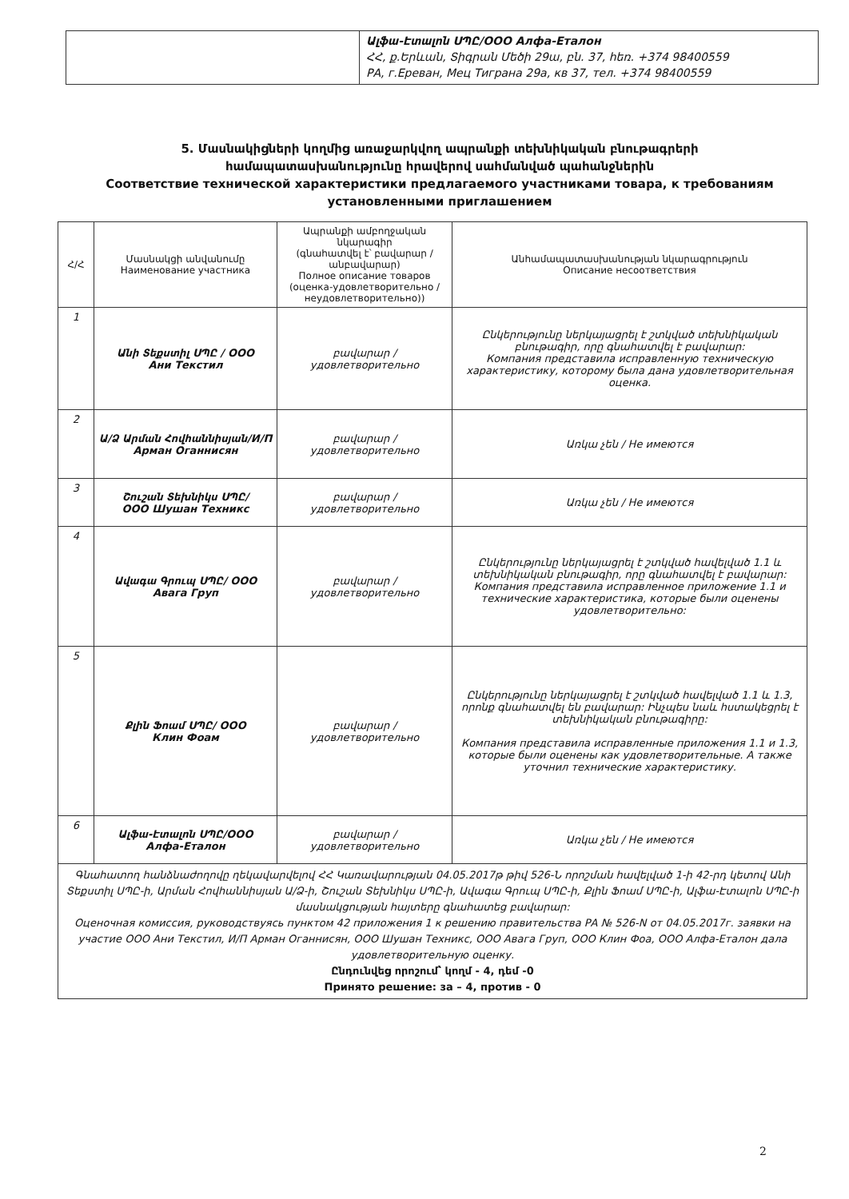Ալֆա-Էտալոն ՍՊԸ/ООО Алфа-Еталон
ՀՀ, ք.Երևան, Տիգրան Մեծի 29ա, բն. 37, հեռ. +374 98400559
РА, г.Ереван, Мец Тиграна 29а, кв 37, тел. +374 98400559
5. Մասնակիցների կողմից առաջարկվող ապրանքի տեխնիկական բնութագրերի համապատասխանությունը հրավերով սահմանված պահանջներին
Соответствие технической характеристики предлагаемого участниками товара, к требованиям установленными приглашением
| Հ/Հ | Մասնակցի անվանումը Наименование участника | Ապրանքի ամբողջական նկարագիր (գնահատվել է՝ բավարար / անբավարար) Полное описание товаров (оценка-удовлетворительно / неудовлетворительно)) | Անհամապատասխանության նկարագրություն Описание несоответствия |
| --- | --- | --- | --- |
| 1 | Անի Տեքստիլ ՍՊԸ / ООО Ани Текстил | բավարար / удовлетворительно | Ընկերությունը ներկայացրել է շտկված տեխնիկական բնութագիր, որը գնահատվել է բավարար: Компания представила исправленную техническую характеристику, которому была дана удовлетворительная оценка. |
| 2 | Ա/Ձ Արման Հովհաննիսյան/И/П Арман Оганнисян | բավարար / удовлетворительно | Առկա չեն / Не имеются |
| 3 | Շուշան Տեխնիկս ՍՊԸ/ ООО Шушан Техникс | բավարար / удовлетворительно | Առկա չեն / Не имеются |
| 4 | Ավագա Գրուպ ՍՊԸ/ ООО Авага Груп | բավարար / удовлетворительно | Ընկերությունը ներկայացրել է շտկված հավելված 1.1 և տեխնիկական բնութագիր, որը գնահատվել է բավարար: Компания представила исправленное приложение 1.1 и технические характеристика, которые были оценены удовлетворительно: |
| 5 | Քլին Ֆոամ ՍՊԸ/ ООО Клин Фоам | բավարար / удовлетворительно | Ընկերությունը ներկայացրել է շտկված հավելված 1.1 և 1.3, որոնք գնահատվել են բավարար: Ինչպես նաև հստակեցրել է տեխնիկական բնութագիրը: Компания представила исправленные приложения 1.1 и 1.3, которые были оценены как удовлетворительные. А также уточнил технические характеристику. |
| 6 | Ալֆա-Էտալոն ՍՊԸ/ООО Алфа-Еталон | բավարար / удовлетворительно | Առկա չեն / Не имеются |
| Գնահատող հանձնաժողովը ղեկավարվելով ՀՀ Կառավարության 04.05.2017թ թիվ 526-Ն որոշման հավելված 1-ի 42-րդ կետով Անի Տեքստիլ ՍՊԸ-ի, Արման Հովհաննիսյան Ա/Ձ-ի, Շուշան Տեխնիկս ՍՊԸ-ի, Ավագա Գրուպ ՍՊԸ-ի, Քլին Ֆոամ ՍՊԸ-ի, Ալֆա-Էտալոն ՍՊԸ-ի մասնակցության հայտերը գնահատեց բավարար: Оценочная комиссия, руководствуясь пунктом 42 приложения 1 к решению правительства РА № 526-N от 04.05.2017г. заявки на участие ООО Ани Текстил, И/П Арман Оганнисян, ООО Шушан Техникс, ООО Авага Груп, ООО Клин Фоа, ООО Алфа-Еталон дала удовлетворительную оценку. Ընդունվեց որոշում՝ կողմ - 4, դեմ -0 Принято решение: за – 4, против - 0 | | | |
2